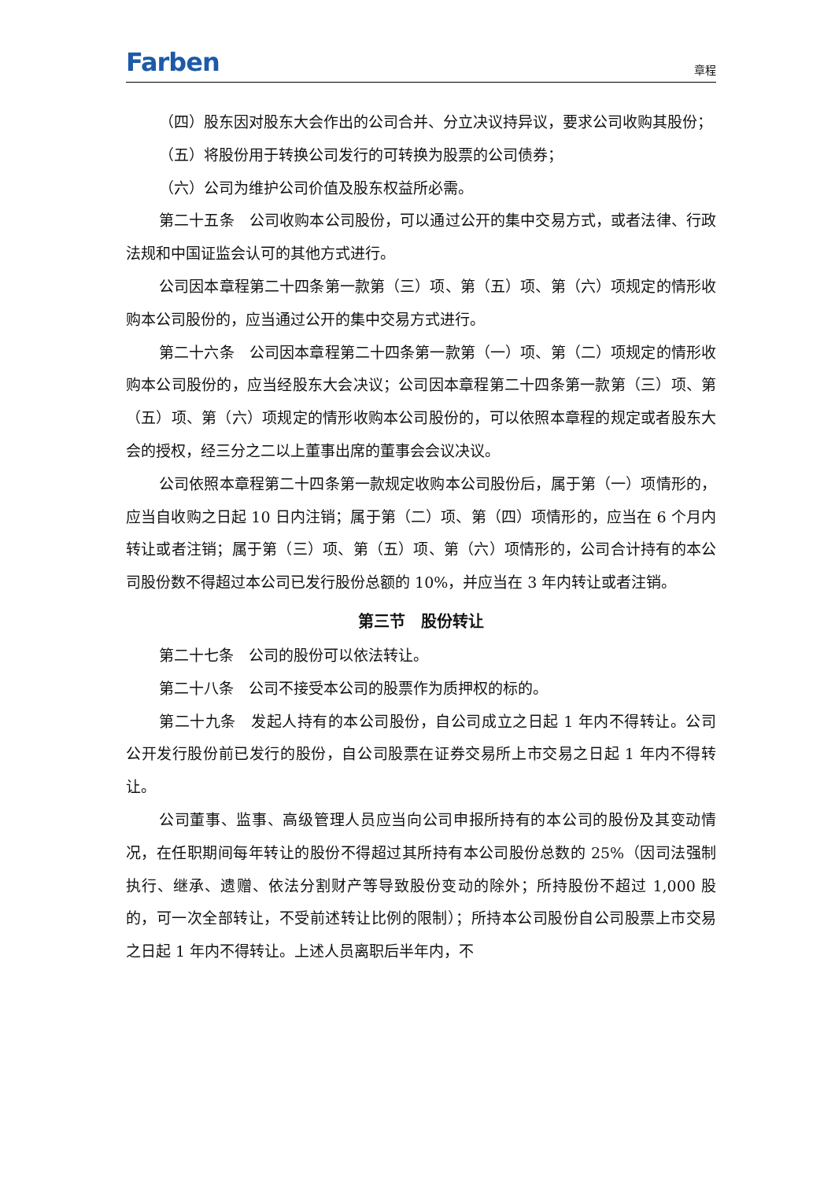Farben 章程
（四）股东因对股东大会作出的公司合并、分立决议持异议，要求公司收购其股份；
（五）将股份用于转换公司发行的可转换为股票的公司债券；
（六）公司为维护公司价值及股东权益所必需。
第二十五条　公司收购本公司股份，可以通过公开的集中交易方式，或者法律、行政法规和中国证监会认可的其他方式进行。
公司因本章程第二十四条第一款第（三）项、第（五）项、第（六）项规定的情形收购本公司股份的，应当通过公开的集中交易方式进行。
第二十六条　公司因本章程第二十四条第一款第（一）项、第（二）项规定的情形收购本公司股份的，应当经股东大会决议；公司因本章程第二十四条第一款第（三）项、第（五）项、第（六）项规定的情形收购本公司股份的，可以依照本章程的规定或者股东大会的授权，经三分之二以上董事出席的董事会会议决议。
公司依照本章程第二十四条第一款规定收购本公司股份后，属于第（一）项情形的，应当自收购之日起 10 日内注销；属于第（二）项、第（四）项情形的，应当在 6 个月内转让或者注销；属于第（三）项、第（五）项、第（六）项情形的，公司合计持有的本公司股份数不得超过本公司已发行股份总额的 10%，并应当在 3 年内转让或者注销。
第三节　股份转让
第二十七条　公司的股份可以依法转让。
第二十八条　公司不接受本公司的股票作为质押权的标的。
第二十九条　发起人持有的本公司股份，自公司成立之日起 1 年内不得转让。公司公开发行股份前已发行的股份，自公司股票在证券交易所上市交易之日起 1 年内不得转让。
公司董事、监事、高级管理人员应当向公司申报所持有的本公司的股份及其变动情况，在任职期间每年转让的股份不得超过其所持有本公司股份总数的 25%（因司法强制执行、继承、遗赠、依法分割财产等导致股份变动的除外；所持股份不超过 1,000 股的，可一次全部转让，不受前述转让比例的限制）；所持本公司股份自公司股票上市交易之日起 1 年内不得转让。上述人员离职后半年内，不